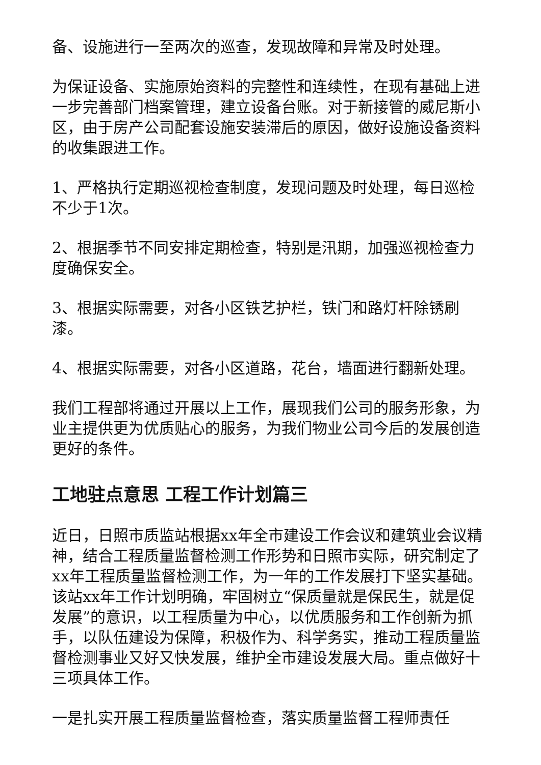备、设施进行一至两次的巡查，发现故障和异常及时处理。
为保证设备、实施原始资料的完整性和连续性，在现有基础上进一步完善部门档案管理，建立设备台账。对于新接管的威尼斯小区，由于房产公司配套设施安装滞后的原因，做好设施设备资料的收集跟进工作。
1、严格执行定期巡视检查制度，发现问题及时处理，每日巡检不少于1次。
2、根据季节不同安排定期检查，特别是汛期，加强巡视检查力度确保安全。
3、根据实际需要，对各小区铁艺护栏，铁门和路灯杆除锈刷漆。
4、根据实际需要，对各小区道路，花台，墙面进行翻新处理。
我们工程部将通过开展以上工作，展现我们公司的服务形象，为业主提供更为优质贴心的服务，为我们物业公司今后的发展创造更好的条件。
工地驻点意思 工程工作计划篇三
近日，日照市质监站根据xx年全市建设工作会议和建筑业会议精神，结合工程质量监督检测工作形势和日照市实际，研究制定了xx年工程质量监督检测工作，为一年的工作发展打下坚实基础。该站xx年工作计划明确，牢固树立“保质量就是保民生，就是促发展”的意识，以工程质量为中心，以优质服务和工作创新为抓手，以队伍建设为保障，积极作为、科学务实，推动工程质量监督检测事业又好又快发展，维护全市建设发展大局。重点做好十三项具体工作。
一是扎实开展工程质量监督检查，落实质量监督工程师责任